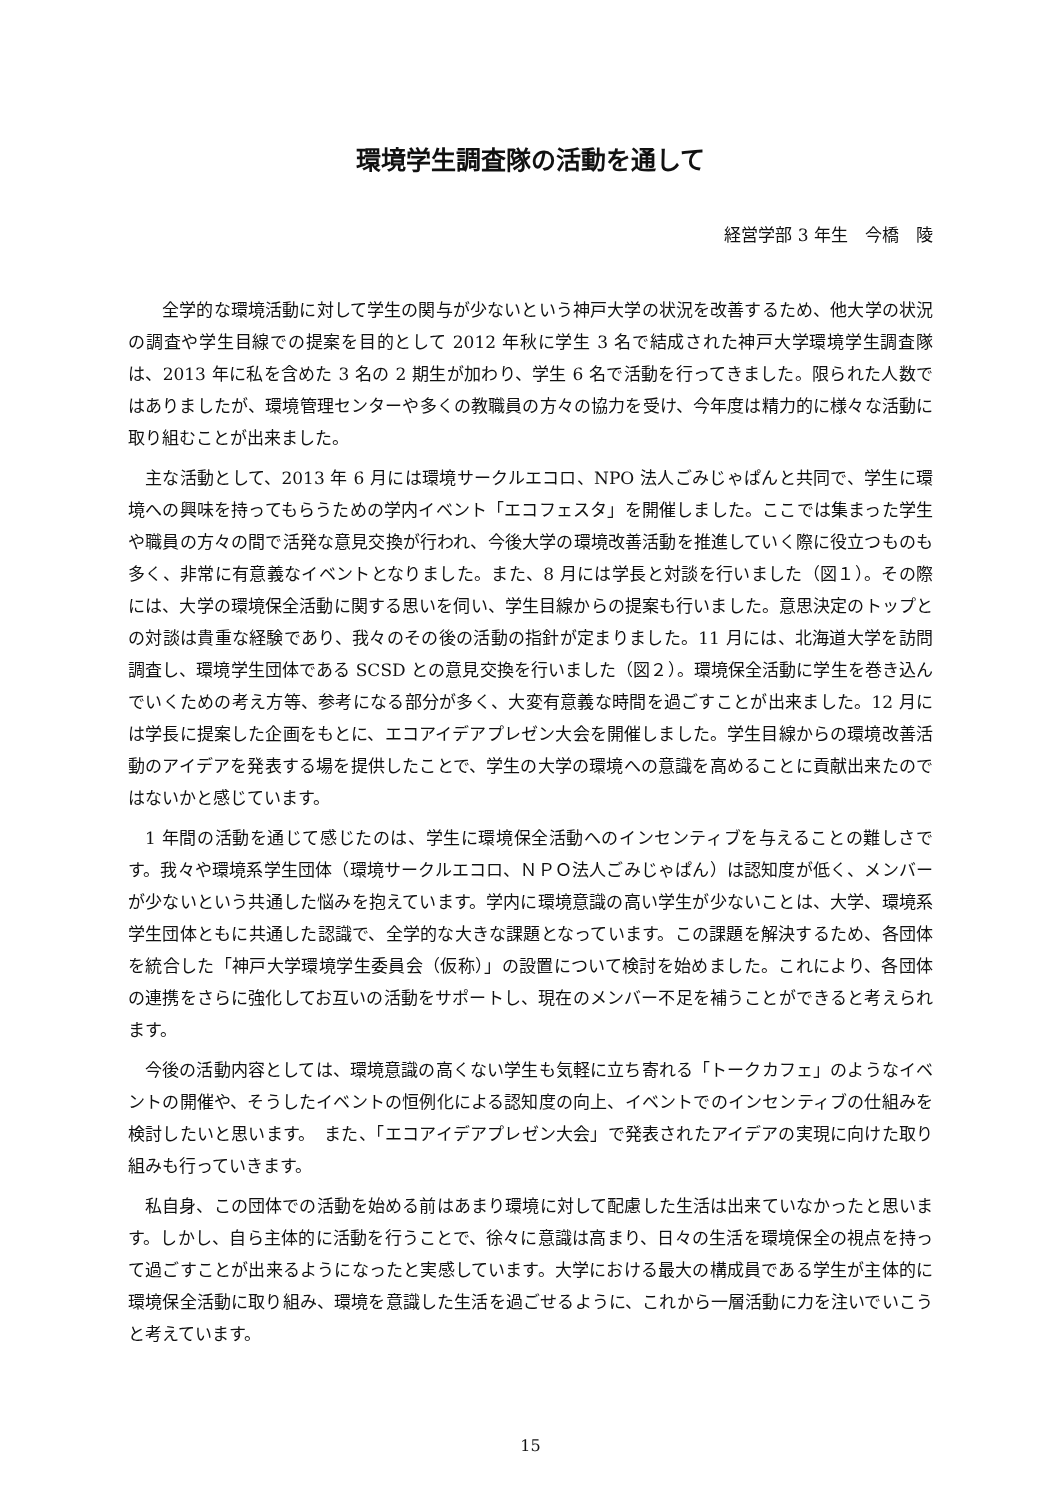環境学生調査隊の活動を通して
経営学部 3 年生　今橋　陵
　全学的な環境活動に対して学生の関与が少ないという神戸大学の状況を改善するため、他大学の状況の調査や学生目線での提案を目的として 2012 年秋に学生 3 名で結成された神戸大学環境学生調査隊は、2013 年に私を含めた 3 名の 2 期生が加わり、学生 6 名で活動を行ってきました。限られた人数ではありましたが、環境管理センターや多くの教職員の方々の協力を受け、今年度は精力的に様々な活動に取り組むことが出来ました。
主な活動として、2013 年 6 月には環境サークルエコロ、NPO 法人ごみじゃぱんと共同で、学生に環境への興味を持ってもらうための学内イベント「エコフェスタ」を開催しました。ここでは集まった学生や職員の方々の間で活発な意見交換が行われ、今後大学の環境改善活動を推進していく際に役立つものも多く、非常に有意義なイベントとなりました。また、8 月には学長と対談を行いました（図１）。その際には、大学の環境保全活動に関する思いを伺い、学生目線からの提案も行いました。意思決定のトップとの対談は貴重な経験であり、我々のその後の活動の指針が定まりました。11 月には、北海道大学を訪問調査し、環境学生団体である SCSD との意見交換を行いました（図２）。環境保全活動に学生を巻き込んでいくための考え方等、参考になる部分が多く、大変有意義な時間を過ごすことが出来ました。12 月には学長に提案した企画をもとに、エコアイデアプレゼン大会を開催しました。学生目線からの環境改善活動のアイデアを発表する場を提供したことで、学生の大学の環境への意識を高めることに貢献出来たのではないかと感じています。
1 年間の活動を通じて感じたのは、学生に環境保全活動へのインセンティブを与えることの難しさです。我々や環境系学生団体（環境サークルエコロ、ＮＰＯ法人ごみじゃぱん）は認知度が低く、メンバーが少ないという共通した悩みを抱えています。学内に環境意識の高い学生が少ないことは、大学、環境系学生団体ともに共通した認識で、全学的な大きな課題となっています。この課題を解決するため、各団体を統合した「神戸大学環境学生委員会（仮称）」の設置について検討を始めました。これにより、各団体の連携をさらに強化してお互いの活動をサポートし、現在のメンバー不足を補うことができると考えられます。
今後の活動内容としては、環境意識の高くない学生も気軽に立ち寄れる「トークカフェ」のようなイベントの開催や、そうしたイベントの恒例化による認知度の向上、イベントでのインセンティブの仕組みを検討したいと思います。　また、「エコアイデアプレゼン大会」で発表されたアイデアの実現に向けた取り組みも行っていきます。
私自身、この団体での活動を始める前はあまり環境に対して配慮した生活は出来ていなかったと思います。しかし、自ら主体的に活動を行うことで、徐々に意識は高まり、日々の生活を環境保全の視点を持って過ごすことが出来るようになったと実感しています。大学における最大の構成員である学生が主体的に環境保全活動に取り組み、環境を意識した生活を過ごせるように、これから一層活動に力を注いでいこうと考えています。
15